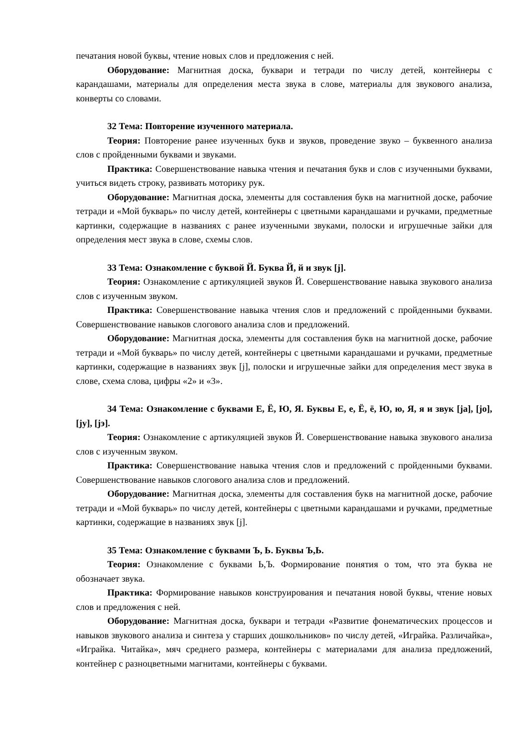печатания новой буквы, чтение новых слов и предложения с ней.
Оборудование: Магнитная доска, буквари и тетради по числу детей, контейнеры с карандашами, материалы для определения места звука в слове, материалы для звукового анализа, конверты со словами.
32 Тема: Повторение изученного материала.
Теория: Повторение ранее изученных букв и звуков, проведение звуко – буквенного анализа слов с пройденными буквами и звуками.
Практика: Совершенствование навыка чтения и печатания букв и слов с изученными буквами, учиться видеть строку, развивать моторику рук.
Оборудование: Магнитная доска, элементы для составления букв на магнитной доске, рабочие тетради и «Мой букварь» по числу детей, контейнеры с цветными карандашами и ручками, предметные картинки, содержащие в названиях с ранее изученными звуками, полоски и игрушечные зайки для определения мест звука в слове, схемы слов.
33 Тема: Ознакомление с буквой Й. Буква Й, й и звук [j].
Теория: Ознакомление с артикуляцией звуков Й. Совершенствование навыка звукового анализа слов с изученным звуком.
Практика: Совершенствование навыка чтения слов и предложений с пройденными буквами. Совершенствование навыков слогового анализа слов и предложений.
Оборудование: Магнитная доска, элементы для составления букв на магнитной доске, рабочие тетради и «Мой букварь» по числу детей, контейнеры с цветными карандашами и ручками, предметные картинки, содержащие в названиях звук [j], полоски и игрушечные зайки для определения мест звука в слове, схема слова, цифры «2» и «3».
34 Тема: Ознакомление с буквами Е, Ё, Ю, Я. Буквы Е, е, Ё, ё, Ю, ю, Я, я и звук [ja], [jo], [jу], [jэ].
Теория: Ознакомление с артикуляцией звуков Й. Совершенствование навыка звукового анализа слов с изученным звуком.
Практика: Совершенствование навыка чтения слов и предложений с пройденными буквами. Совершенствование навыков слогового анализа слов и предложений.
Оборудование: Магнитная доска, элементы для составления букв на магнитной доске, рабочие тетради и «Мой букварь» по числу детей, контейнеры с цветными карандашами и ручками, предметные картинки, содержащие в названиях звук [j].
35 Тема: Ознакомление с буквами Ъ, Ь. Буквы Ъ,Ь.
Теория: Ознакомление с буквами Ь,Ъ. Формирование понятия о том, что эта буква не обозначает звука.
Практика: Формирование навыков конструирования и печатания новой буквы, чтение новых слов и предложения с ней.
Оборудование: Магнитная доска, буквари и тетради «Развитие фонематических процессов и навыков звукового анализа и синтеза у старших дошкольников» по числу детей, «Играйка. Различайка», «Играйка. Читайка», мяч среднего размера, контейнеры с материалами для анализа предложений, контейнер с разноцветными магнитами, контейнеры с буквами.